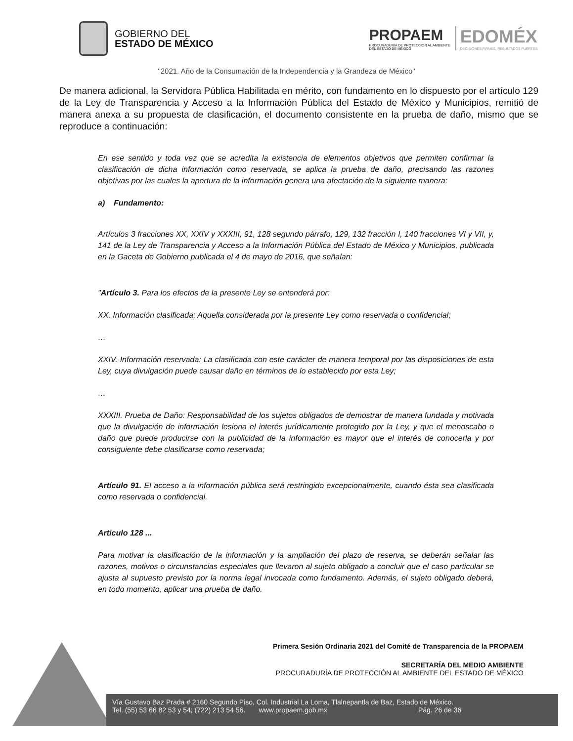GOBIERNO DEL
ESTADO DE MÉXICO
PROPAEM
PROCURADURÍA DE PROTECCIÓN AL AMBIENTE
DEL ESTADO DE MÉXICO
EDOMÉX
DECISIONES FIRMES, RESULTADOS FUERTES.
"2021. Año de la Consumación de la Independencia y la Grandeza de México"
De manera adicional, la Servidora Pública Habilitada en mérito, con fundamento en lo dispuesto por el artículo 129 de la Ley de Transparencia y Acceso a la Información Pública del Estado de México y Municipios, remitió de manera anexa a su propuesta de clasificación, el documento consistente en la prueba de daño, mismo que se reproduce a continuación:
En ese sentido y toda vez que se acredita la existencia de elementos objetivos que permiten confirmar la clasificación de dicha información como reservada, se aplica la prueba de daño, precisando las razones objetivas por las cuales la apertura de la información genera una afectación de la siguiente manera:
a) Fundamento:
Artículos 3 fracciones XX, XXIV y XXXIII, 91, 128 segundo párrafo, 129, 132 fracción I, 140 fracciones VI y VII, y, 141 de la Ley de Transparencia y Acceso a la Información Pública del Estado de México y Municipios, publicada en la Gaceta de Gobierno publicada el 4 de mayo de 2016, que señalan:
"Artículo 3. Para los efectos de la presente Ley se entenderá por:
XX. Información clasificada: Aquella considerada por la presente Ley como reservada o confidencial;
…
XXIV. Información reservada: La clasificada con este carácter de manera temporal por las disposiciones de esta Ley, cuya divulgación puede causar daño en términos de lo establecido por esta Ley;
…
XXXIII. Prueba de Daño: Responsabilidad de los sujetos obligados de demostrar de manera fundada y motivada que la divulgación de información lesiona el interés jurídicamente protegido por la Ley, y que el menoscabo o daño que puede producirse con la publicidad de la información es mayor que el interés de conocerla y por consiguiente debe clasificarse como reservada;
Artículo 91. El acceso a la información pública será restringido excepcionalmente, cuando ésta sea clasificada como reservada o confidencial.
Articulo 128 ...
Para motivar la clasificación de la información y la ampliación del plazo de reserva, se deberán señalar las razones, motivos o circunstancias especiales que llevaron al sujeto obligado a concluir que el caso particular se ajusta al supuesto previsto por la norma legal invocada como fundamento. Además, el sujeto obligado deberá, en todo momento, aplicar una prueba de daño.
Primera Sesión Ordinaria 2021 del Comité de Transparencia de la PROPAEM
SECRETARÍA DEL MEDIO AMBIENTE
PROCURADURÍA DE PROTECCIÓN AL AMBIENTE DEL ESTADO DE MÉXICO
Vía Gustavo Baz Prada # 2160 Segundo Piso, Col. Industrial La Loma, Tlalnepantla de Baz, Estado de México.
Tel. (55) 53 66 82 53 y 54; (722) 213 54 56. www.propaem.gob.mx Pág. 26 de 36